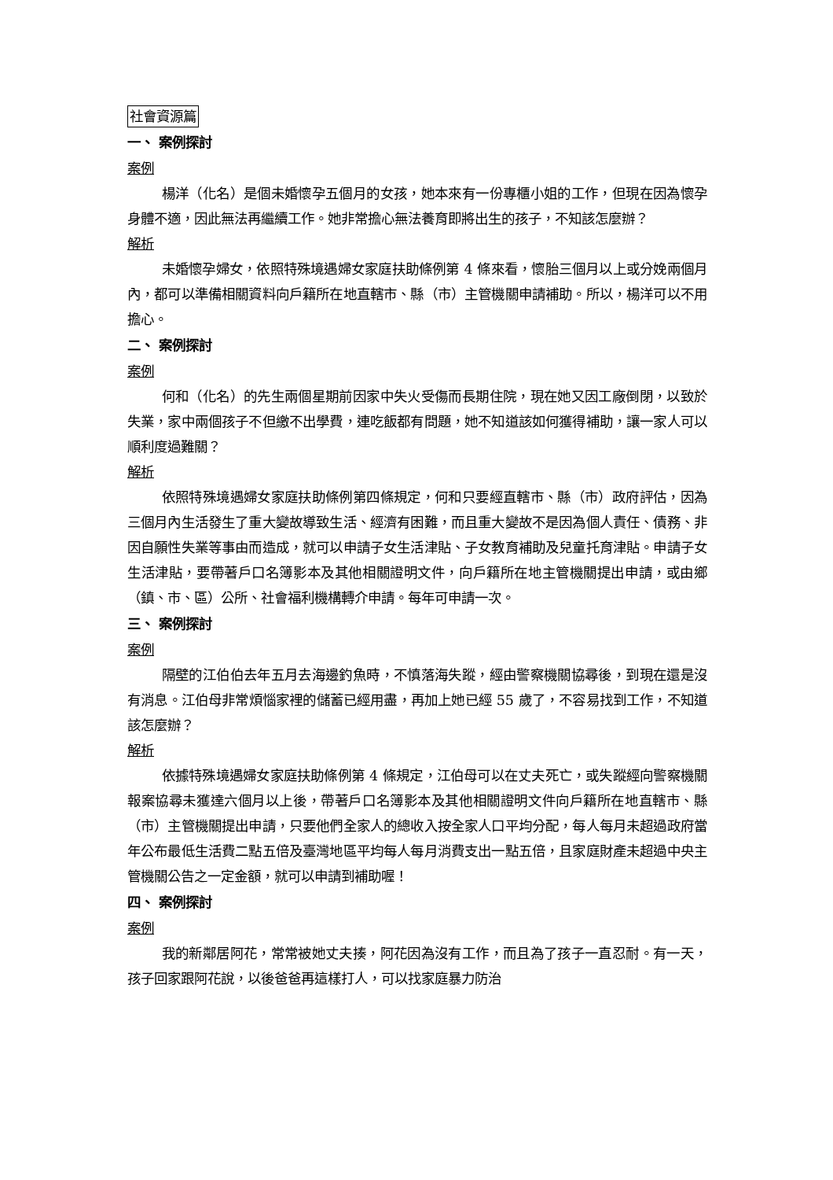社會資源篇
一、 案例探討
案例
楊洋（化名）是個未婚懷孕五個月的女孩，她本來有一份專櫃小姐的工作，但現在因為懷孕身體不適，因此無法再繼續工作。她非常擔心無法養育即將出生的孩子，不知該怎麼辦？
解析
未婚懷孕婦女，依照特殊境遇婦女家庭扶助條例第 4 條來看，懷胎三個月以上或分娩兩個月內，都可以準備相關資料向戶籍所在地直轄市、縣（市）主管機關申請補助。所以，楊洋可以不用擔心。
二、 案例探討
案例
何和（化名）的先生兩個星期前因家中失火受傷而長期住院，現在她又因工廠倒閉，以致於失業，家中兩個孩子不但繳不出學費，連吃飯都有問題，她不知道該如何獲得補助，讓一家人可以順利度過難關？
解析
依照特殊境遇婦女家庭扶助條例第四條規定，何和只要經直轄市、縣（市）政府評估，因為三個月內生活發生了重大變故導致生活、經濟有困難，而且重大變故不是因為個人責任、債務、非因自願性失業等事由而造成，就可以申請子女生活津貼、子女教育補助及兒童托育津貼。申請子女生活津貼，要帶著戶口名簿影本及其他相關證明文件，向戶籍所在地主管機關提出申請，或由鄉（鎮、市、區）公所、社會福利機構轉介申請。每年可申請一次。
三、 案例探討
案例
隔壁的江伯伯去年五月去海邊釣魚時，不慎落海失蹤，經由警察機關協尋後，到現在還是沒有消息。江伯母非常煩惱家裡的儲蓄已經用盡，再加上她已經 55 歲了，不容易找到工作，不知道該怎麼辦？
解析
依據特殊境遇婦女家庭扶助條例第 4 條規定，江伯母可以在丈夫死亡，或失蹤經向警察機關報案協尋未獲達六個月以上後，帶著戶口名簿影本及其他相關證明文件向戶籍所在地直轄市、縣（市）主管機關提出申請，只要他們全家人的總收入按全家人口平均分配，每人每月未超過政府當年公布最低生活費二點五倍及臺灣地區平均每人每月消費支出一點五倍，且家庭財產未超過中央主管機關公告之一定金額，就可以申請到補助喔！
四、 案例探討
案例
我的新鄰居阿花，常常被她丈夫揍，阿花因為沒有工作，而且為了孩子一直忍耐。有一天，孩子回家跟阿花說，以後爸爸再這樣打人，可以找家庭暴力防治